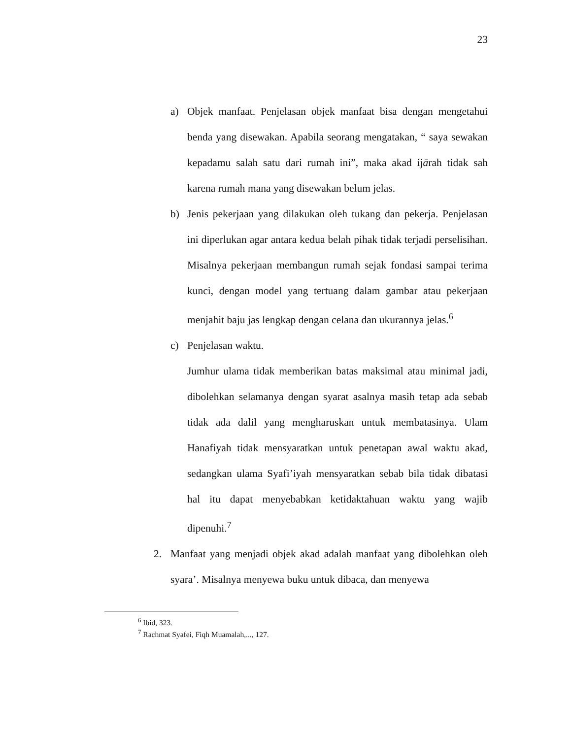23
a) Objek manfaat. Penjelasan objek manfaat bisa dengan mengetahui benda yang disewakan. Apabila seorang mengatakan, “ saya sewakan kepadamu salah satu dari rumah ini”, maka akad ijārah tidak sah karena rumah mana yang disewakan belum jelas.
b) Jenis pekerjaan yang dilakukan oleh tukang dan pekerja. Penjelasan ini diperlukan agar antara kedua belah pihak tidak terjadi perselisihan. Misalnya pekerjaan membangun rumah sejak fondasi sampai terima kunci, dengan model yang tertuang dalam gambar atau pekerjaan menjahit baju jas lengkap dengan celana dan ukurannya jelas.<sup>6</sup>
c) Penjelasan waktu.
Jumhur ulama tidak memberikan batas maksimal atau minimal jadi, dibolehkan selamanya dengan syarat asalnya masih tetap ada sebab tidak ada dalil yang mengharuskan untuk membatasinya. Ulam Hanafiyah tidak mensyaratkan untuk penetapan awal waktu akad, sedangkan ulama Syafi’iyah mensyaratkan sebab bila tidak dibatasi hal itu dapat menyebabkan ketidaktahuan waktu yang wajib dipenuhi.<sup>7</sup>
2. Manfaat yang menjadi objek akad adalah manfaat yang dibolehkan oleh syara’. Misalnya menyewa buku untuk dibaca, dan menyewa
<sup>6</sup> Ibid, 323.
<sup>7</sup> Rachmat Syafei, Fiqh Muamalah,..., 127.